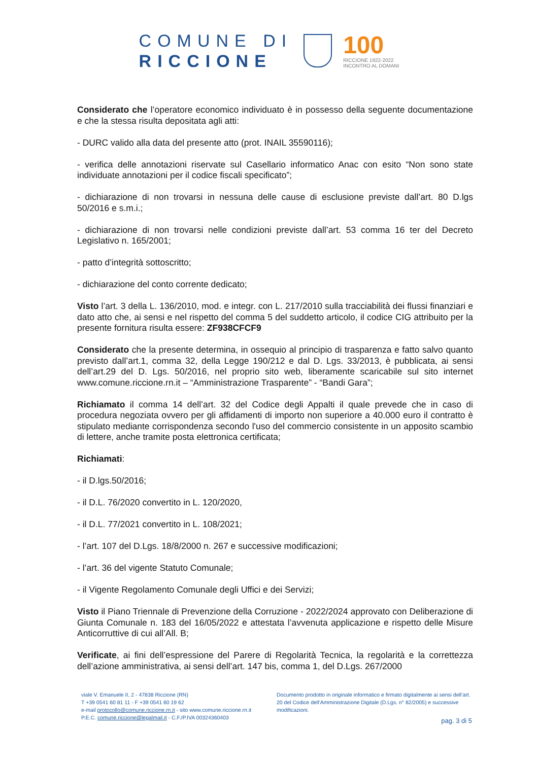COMUNE DI
RICCIONE
100
RICCIONE 1922-2022
INCONTRO AL DOMANI
Considerato che l’operatore economico individuato è in possesso della seguente documentazione e che la stessa risulta depositata agli atti:
- DURC valido alla data del presente atto (prot. INAIL 35590116);
- verifica delle annotazioni riservate sul Casellario informatico Anac con esito “Non sono state individuate annotazioni per il codice fiscali specificato”;
- dichiarazione di non trovarsi in nessuna delle cause di esclusione previste dall’art. 80 D.lgs 50/2016 e s.m.i.;
- dichiarazione di non trovarsi nelle condizioni previste dall’art. 53 comma 16 ter del Decreto Legislativo n. 165/2001;
- patto d’integrità sottoscritto;
- dichiarazione del conto corrente dedicato;
Visto l’art. 3 della L. 136/2010, mod. e integr. con L. 217/2010 sulla tracciabilità dei flussi finanziari e dato atto che, ai sensi e nel rispetto del comma 5 del suddetto articolo, il codice CIG attribuito per la presente fornitura risulta essere: ZF938CFCF9
Considerato che la presente determina, in ossequio al principio di trasparenza e fatto salvo quanto previsto dall’art.1, comma 32, della Legge 190/212 e dal D. Lgs. 33/2013, è pubblicata, ai sensi dell’art.29 del D. Lgs. 50/2016, nel proprio sito web, liberamente scaricabile sul sito internet www.comune.riccione.rn.it – “Amministrazione Trasparente” - “Bandi Gara”;
Richiamato il comma 14 dell’art. 32 del Codice degli Appalti il quale prevede che in caso di procedura negoziata ovvero per gli affidamenti di importo non superiore a 40.000 euro il contratto è stipulato mediante corrispondenza secondo l'uso del commercio consistente in un apposito scambio di lettere, anche tramite posta elettronica certificata;
Richiamati:
- il D.lgs.50/2016;
- il D.L. 76/2020 convertito in L. 120/2020,
- il D.L. 77/2021 convertito in L. 108/2021;
- l’art. 107 del D.Lgs. 18/8/2000 n. 267 e successive modificazioni;
- l’art. 36 del vigente Statuto Comunale;
- il Vigente Regolamento Comunale degli Uffici e dei Servizi;
Visto il Piano Triennale di Prevenzione della Corruzione - 2022/2024 approvato con Deliberazione di Giunta Comunale n. 183 del 16/05/2022 e attestata l’avvenuta applicazione e rispetto delle Misure Anticorruttive di cui all’All. B;
Verificate, ai fini dell’espressione del Parere di Regolarità Tecnica, la regolarità e la correttezza dell’azione amministrativa, ai sensi dell’art. 147 bis, comma 1, del D.Lgs. 267/2000
viale V. Emanuele II, 2 - 47838 Riccione (RN)
T +39 0541 60 81 11 - F +39 0541 60 19 62
e-mail protocollo@comune.riccione.rn.it - sito www.comune.riccione.rn.it
P.E.C. comune.riccione@legalmail.it - C.F./P.IVA 00324360403
Documento prodotto in originale informatico e firmato digitalmente ai sensi dell’art. 20 del Codice dell’Amministrazione Digitale (D.Lgs. n° 82/2005) e successive modificazioni.
pag. 3 di 5